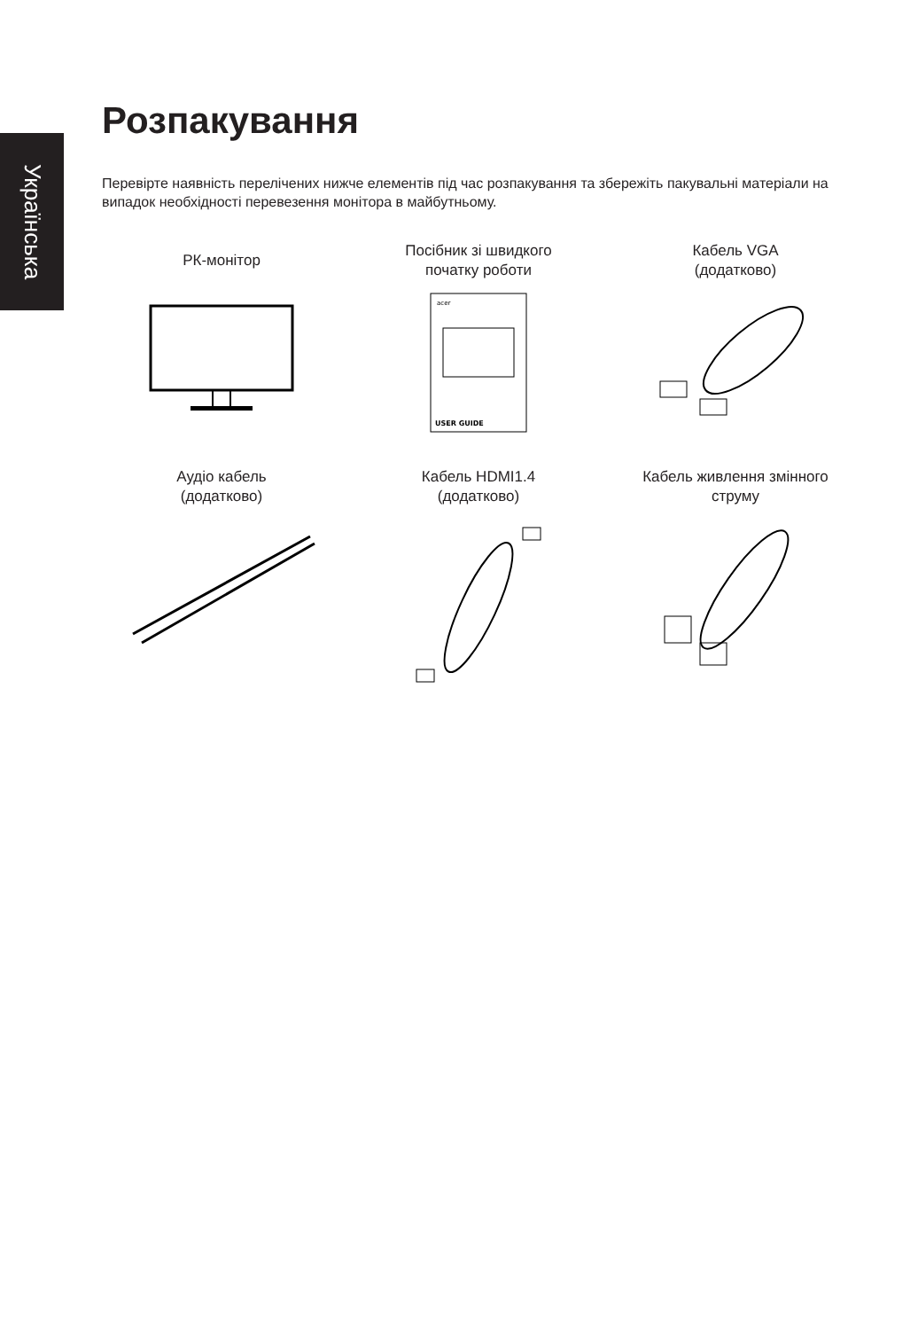Українська
Розпакування
Перевірте наявність перелічених нижче елементів під час розпакування та збережіть пакувальні матеріали на випадок необхідності перевезення монітора в майбутньому.
РК-монітор
Посібник зі швидкого
початку роботи
acer
USER GUIDE
Кабель VGA
(додатково)
Аудіо кабель
(додатково)
Кабель HDMI1.4
(додатково)
Кабель живлення змінного
струму